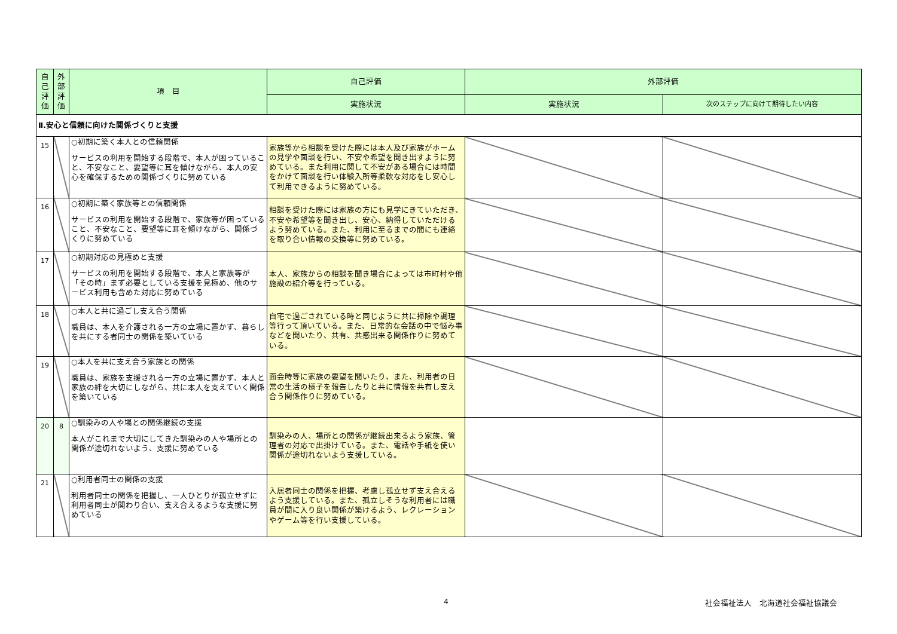| 自 己 評 価 | 外 部 評 価 | 項 目 | 自己評価 | 外部評価 | |
| --- | --- | --- | --- | --- | --- |
| | | | 実施状況 | 実施状況 | 次のステップに向けて期待したい内容 |
| Ⅱ.安心と信頼に向けた関係づくりと支援 | | | | | |
| 15 | | ○初期に築く本人との信頼関係 サービスの利用を開始する段階で、本人が困っていること、不安なこと、要望等に耳を傾けながら、本人の安心を確保するための関係づくりに努めている | 家族等から相談を受けた際には本人及び家族がホームの見学や面談を行い、不安や希望を聞き出すように努めている。また利用に関して不安がある場合には時間をかけて面談を行い体験入所等柔軟な対応をし安心して利用できるように努めている。 | | |
| 16 | | ○初期に築く家族等との信頼関係 サービスの利用を開始する段階で、家族等が困っていること、不安なこと、要望等に耳を傾けながら、関係づくりに努めている | 相談を受けた際には家族の方にも見学にきていただき、不安や希望等を聞き出し、安心、納得していただけるよう努めている。また、利用に至るまでの間にも連絡を取り合い情報の交換等に努めている。 | | |
| 17 | | ○初期対応の見極めと支援 サービスの利用を開始する段階で、本人と家族等が「その時」まず必要としている支援を見極め、他のサービス利用も含めた対応に努めている | 本人、家族からの相談を聞き場合によっては市町村や他施設の紹介等を行っている。 | | |
| 18 | | ○本人と共に過ごし支え合う関係 職員は、本人を介護される一方の立場に置かず、暮らしを共にする者同士の関係を築いている | 自宅で過ごされている時と同じように共に掃除や調理等行って頂いている。また、日常的な会話の中で悩み事などを聞いたり、共有、共感出来る関係作りに努めている。 | | |
| 19 | | ○本人を共に支え合う家族との関係 職員は、家族を支援される一方の立場に置かず、本人と家族の絆を大切にしながら、共に本人を支えていく関係を築いている | 面会時等に家族の要望を聞いたり、また、利用者の日常の生活の様子を報告したりと共に情報を共有し支え合う関係作りに努めている。 | | |
| 20 | 8 | ○馴染みの人や場との関係継続の支援 本人がこれまで大切にしてきた馴染みの人や場所との関係が途切れないよう、支援に努めている | 馴染みの人、場所との関係が継続出来るよう家族、管理者の対応で出掛けている。また、電話や手紙を使い関係が途切れないよう支援している。 | | |
| 21 | | ○利用者同士の関係の支援 利用者同士の関係を把握し、一人ひとりが孤立せずに利用者同士が関わり合い、支え合えるような支援に努めている | 入居者同士の関係を把握、考慮し孤立せず支え合えるよう支援している。また、孤立しそうな利用者には職員が間に入り良い関係が築けるよう、レクレーションやゲーム等を行い支援している。 | | |
4 社会福祉法人　北海道社会福祉協議会